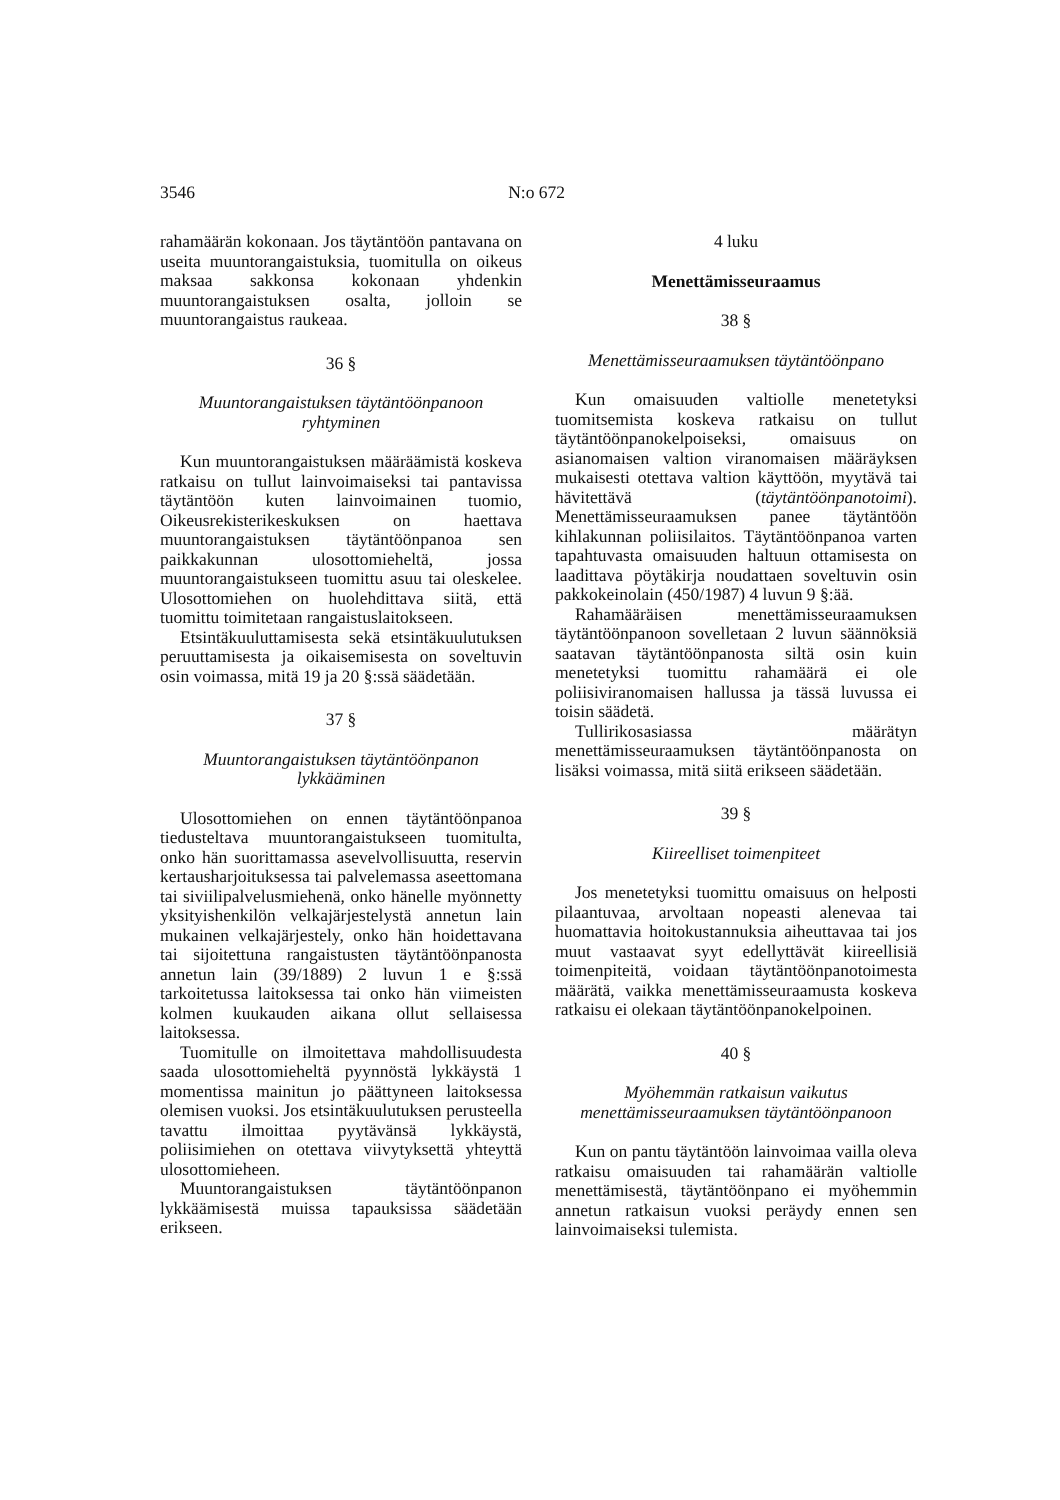3546 N:o 672
rahamäärän kokonaan. Jos täytäntöön pantavana on useita muuntorangaistuksia, tuomitulla on oikeus maksaa sakkonsa kokonaan yhdenkin muuntorangaistuksen osalta, jolloin se muuntorangaistus raukeaa.
36 §
Muuntorangaistuksen täytäntöönpanoon ryhtyminen
Kun muuntorangaistuksen määräämistä koskeva ratkaisu on tullut lainvoimaiseksi tai pantavissa täytäntöön kuten lainvoimainen tuomio, Oikeusrekisterikeskuksen on haettava muuntorangaistuksen täytäntöönpanoa sen paikkakunnan ulosottomieheltä, jossa muuntorangaistukseen tuomittu asuu tai oleskelee. Ulosottomiehen on huolehdittava siitä, että tuomittu toimitetaan rangaistuslaitokseen.
Etsintäkuuluttamisesta sekä etsintäkuulutuksen peruuttamisesta ja oikaisemisesta on soveltuvin osin voimassa, mitä 19 ja 20 §:ssä säädetään.
37 §
Muuntorangaistuksen täytäntöönpanon lykkääminen
Ulosottomiehen on ennen täytäntöönpanoa tiedusteltava muuntorangaistukseen tuomitulta, onko hän suorittamassa asevelvollisuutta, reservin kertausharjoituksessa tai palvelemassa aseettomana tai siviilipalvelusmiehenä, onko hänelle myönnetty yksityishenkilön velkajärjestelystä annetun lain mukainen velkajärjestely, onko hän hoidettavana tai sijoitettuna rangaistusten täytäntöönpanosta annetun lain (39/1889) 2 luvun 1 e §:ssä tarkoitetussa laitoksessa tai onko hän viimeisten kolmen kuukauden aikana ollut sellaisessa laitoksessa.
Tuomitulle on ilmoitettava mahdollisuudesta saada ulosottomieheltä pyynnöstä lykkäystä 1 momentissa mainitun jo päättyneen laitoksessa olemisen vuoksi. Jos etsintäkuulutuksen perusteella tavattu ilmoittaa pyytävänsä lykkäystä, poliisimiehen on otettava viivytyksettä yhteyttä ulosottomieheen.
Muuntorangaistuksen täytäntöönpanon lykkäämisestä muissa tapauksissa säädetään erikseen.
4 luku
Menettämisseuraamus
38 §
Menettämisseuraamuksen täytäntöönpano
Kun omaisuuden valtiolle menetetyksi tuomitsemista koskeva ratkaisu on tullut täytäntöönpanokelpoiseksi, omaisuus on asianomaisen valtion viranomaisen määräyksen mukaisesti otettava valtion käyttöön, myytävä tai hävitettävä (täytäntöönpanotoimi). Menettämisseuraamuksen panee täytäntöön kihlakunnan poliisilaitos. Täytäntöönpanoa varten tapahtuvasta omaisuuden haltuun ottamisesta on laadittava pöytäkirja noudattaen soveltuvin osin pakkokeinolain (450/1987) 4 luvun 9 §:ää.
Rahamääräisen menettämisseuraamuksen täytäntöönpanoon sovelletaan 2 luvun säännöksiä saatavan täytäntöönpanosta siltä osin kuin menetetyksi tuomittu rahamäärä ei ole poliisiviranomaisen hallussa ja tässä luvussa ei toisin säädetä.
Tullirikosasiassa määrätyn menettämisseuraamuksen täytäntöönpanosta on lisäksi voimassa, mitä siitä erikseen säädetään.
39 §
Kiireelliset toimenpiteet
Jos menetetyksi tuomittu omaisuus on helposti pilaantuvaa, arvoltaan nopeasti alenevaa tai huomattavia hoitokustannuksia aiheuttavaa tai jos muut vastaavat syyt edellyttävät kiireellisiä toimenpiteitä, voidaan täytäntöönpanotoimesta määrätä, vaikka menettämisseuraamusta koskeva ratkaisu ei olekaan täytäntöönpanokelpoinen.
40 §
Myöhemmän ratkaisun vaikutus menettämisseuraamuksen täytäntöönpanoon
Kun on pantu täytäntöön lainvoimaa vailla oleva ratkaisu omaisuuden tai rahamäärän valtiolle menettämisestä, täytäntöönpano ei myöhemmin annetun ratkaisun vuoksi peräydy ennen sen lainvoimaiseksi tulemista.